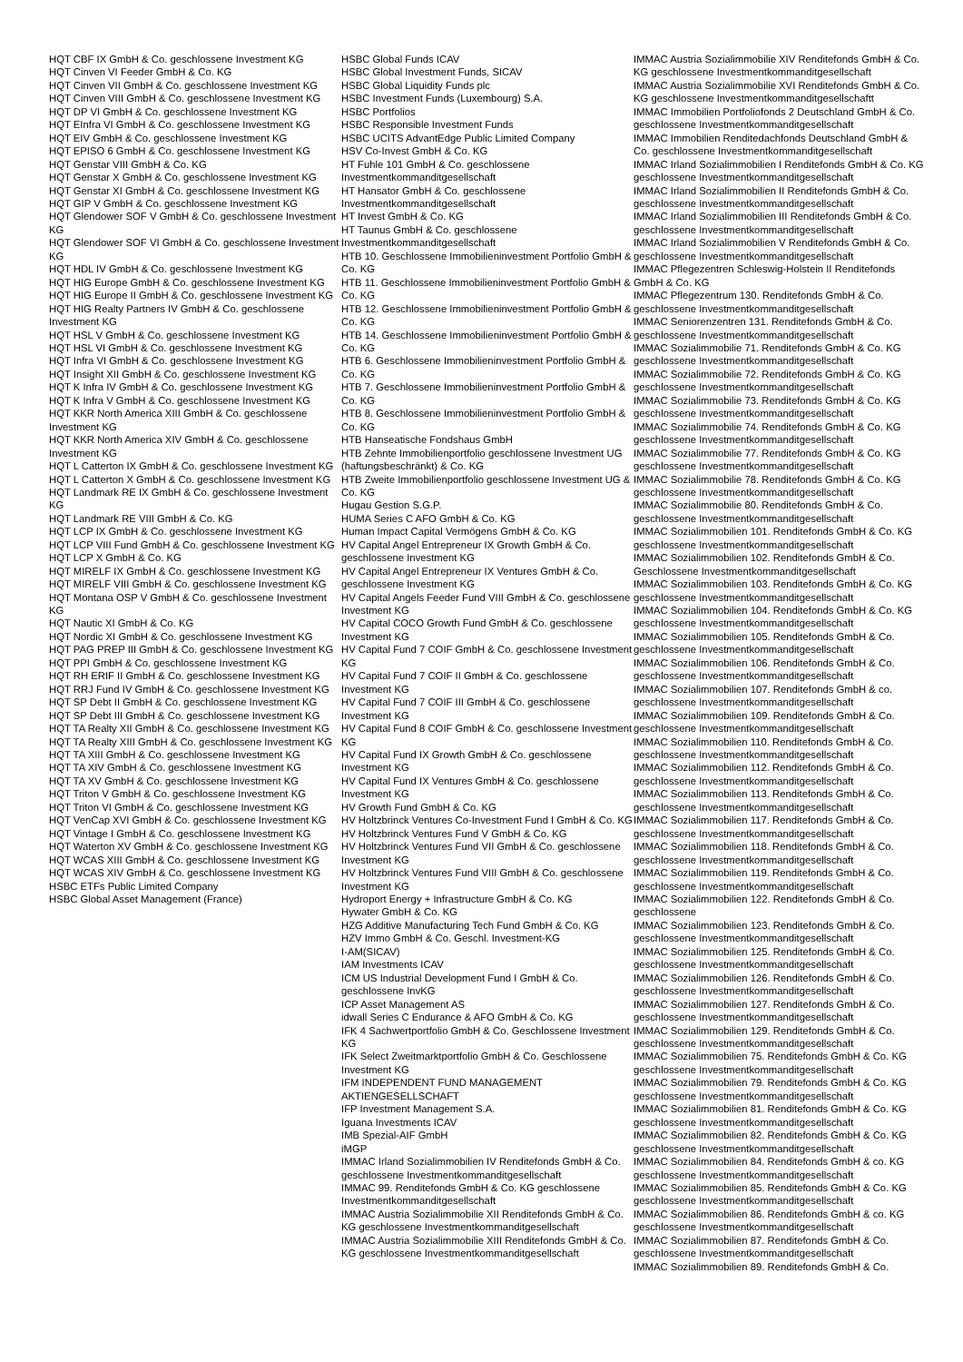HQT CBF IX GmbH & Co. geschlossene Investment KG
HQT Cinven VI Feeder GmbH & Co. KG
HQT Cinven VII GmbH & Co. geschlossene Investment KG
HQT Cinven VIII GmbH & Co. geschlossene Investment KG
HQT DP VI GmbH & Co. geschlossene Investment KG
HQT EInfra VI GmbH & Co. geschlossene Investment KG
HQT EIV GmbH & Co. geschlossene Investment KG
HQT EPISO 6 GmbH & Co. geschlossene Investment KG
HQT Genstar VIII GmbH & Co. KG
HQT Genstar X GmbH & Co. geschlossene Investment KG
HQT Genstar XI GmbH & Co. geschlossene Investment KG
HQT GIP V GmbH & Co. geschlossene Investment KG
HQT Glendower SOF V GmbH & Co. geschlossene Investment KG
HQT Glendower SOF VI GmbH & Co. geschlossene Investment KG
HQT HDL IV GmbH & Co. geschlossene Investment KG
HQT HIG Europe GmbH & Co. geschlossene Investment KG
HQT HIG Europe II GmbH & Co. geschlossene Investment KG
HQT HIG Realty Partners IV GmbH & Co. geschlossene Investment KG
HQT HSL V GmbH & Co. geschlossene Investment KG
HQT HSL VI GmbH & Co. geschlossene Investment KG
HQT Infra VI GmbH & Co. geschlossene Investment KG
HQT Insight XII GmbH & Co. geschlossene Investment KG
HQT K Infra IV GmbH & Co. geschlossene Investment KG
HQT K Infra V GmbH & Co. geschlossene Investment KG
HQT KKR North America XIII GmbH & Co. geschlossene Investment KG
HQT KKR North America XIV GmbH & Co. geschlossene Investment KG
HQT L Catterton IX GmbH & Co. geschlossene Investment KG
HQT L Catterton X GmbH & Co. geschlossene Investment KG
HQT Landmark RE IX GmbH & Co. geschlossene Investment KG
HQT Landmark RE VIII GmbH & Co. KG
HQT LCP IX GmbH & Co. geschlossene Investment KG
HQT LCP VIII Fund GmbH & Co. geschlossene Investment KG
HQT LCP X GmbH & Co. KG
HQT MIRELF IX GmbH & Co. geschlossene Investment KG
HQT MIRELF VIII GmbH & Co. geschlossene Investment KG
HQT Montana OSP V GmbH & Co. geschlossene Investment KG
HQT Nautic XI GmbH & Co. KG
HQT Nordic XI GmbH & Co. geschlossene Investment KG
HQT PAG PREP III GmbH & Co. geschlossene Investment KG
HQT PPI GmbH & Co. geschlossene Investment KG
HQT RH ERIF II GmbH & Co. geschlossene Investment KG
HQT RRJ Fund IV GmbH & Co. geschlossene Investment KG
HQT SP Debt II GmbH & Co. geschlossene Investment KG
HQT SP Debt III GmbH & Co. geschlossene Investment KG
HQT TA Realty XII GmbH & Co. geschlossene Investment KG
HQT TA Realty XIII GmbH & Co. geschlossene Investment KG
HQT TA XIII GmbH & Co. geschlossene Investment KG
HQT TA XIV GmbH & Co. geschlossene Investment KG
HQT TA XV GmbH & Co. geschlossene Investment KG
HQT Triton V GmbH & Co. geschlossene Investment KG
HQT Triton VI GmbH & Co. geschlossene Investment KG
HQT VenCap XVI GmbH & Co. geschlossene Investment KG
HQT Vintage I GmbH & Co. geschlossene Investment KG
HQT Waterton XV GmbH & Co. geschlossene Investment KG
HQT WCAS XIII GmbH & Co. geschlossene Investment KG
HQT WCAS XIV GmbH & Co. geschlossene Investment KG
HSBC ETFs Public Limited Company
HSBC Global Asset Management (France)
HSBC Global Funds ICAV
HSBC Global Investment Funds, SICAV
HSBC Global Liquidity Funds plc
HSBC Investment Funds (Luxembourg) S.A.
HSBC Portfolios
HSBC Responsible Investment Funds
HSBC UCITS AdvantEdge Public Limited Company
HSV Co-Invest GmbH & Co. KG
HT Fuhle 101 GmbH & Co. geschlossene Investmentkommanditgesellschaft
HT Hansator GmbH & Co. geschlossene Investmentkommanditgesellschaft
HT Invest GmbH & Co. KG
HT Taunus GmbH & Co. geschlossene Investmentkommanditgesellschaft
HTB 10. Geschlossene Immobilieninvestment Portfolio GmbH & Co. KG
HTB 11. Geschlossene Immobilieninvestment Portfolio GmbH & Co. KG
HTB 12. Geschlossene Immobilieninvestment Portfolio GmbH & Co. KG
HTB 14. Geschlossene Immobilieninvestment Portfolio GmbH & Co. KG
HTB 6. Geschlossene Immobilieninvestment Portfolio GmbH & Co. KG
HTB 7. Geschlossene Immobilieninvestment Portfolio GmbH & Co. KG
HTB 8. Geschlossene Immobilieninvestment Portfolio GmbH & Co. KG
HTB Hanseatische Fondshaus GmbH
HTB Zehnte Immobilienportfolio geschlossene Investment UG (haftungsbeschränkt) & Co. KG
HTB Zweite Immobilienportfolio geschlossene Investment UG & Co. KG
Hugau Gestion S.G.P.
HUMA Series C AFO GmbH & Co. KG
Human Impact Capital Vermögens GmbH & Co. KG
HV Capital Angel Entrepreneur IX Growth GmbH & Co. geschlossene Investment KG
HV Capital Angel Entrepreneur IX Ventures GmbH & Co. geschlossene Investment KG
HV Capital Angels Feeder Fund VIII GmbH & Co. geschlossene Investment KG
HV Capital COCO Growth Fund GmbH & Co. geschlossene Investment KG
HV Capital Fund 7 COIF GmbH & Co. geschlossene Investment KG
HV Capital Fund 7 COIF II GmbH & Co. geschlossene Investment KG
HV Capital Fund 7 COIF III GmbH & Co. geschlossene Investment KG
HV Capital Fund 8 COIF GmbH & Co. geschlossene Investment KG
HV Capital Fund IX Growth GmbH & Co. geschlossene Investment KG
HV Capital Fund IX Ventures GmbH & Co. geschlossene Investment KG
HV Growth Fund GmbH & Co. KG
HV Holtzbrinck Ventures Co-Investment Fund I GmbH & Co. KG
HV Holtzbrinck Ventures Fund V GmbH & Co. KG
HV Holtzbrinck Ventures Fund VII GmbH & Co. geschlossene Investment KG
HV Holtzbrinck Ventures Fund VIII GmbH & Co. geschlossene Investment KG
Hydroport Energy + Infrastructure GmbH & Co. KG
Hywater GmbH & Co. KG
HZG Additive Manufacturing Tech Fund GmbH & Co. KG
HZV Immo GmbH & Co. Geschl. Investment-KG
I-AM(SICAV)
IAM Investments ICAV
ICM US Industrial Development Fund I GmbH & Co. geschlossene InvKG
ICP Asset Management AS
idwall Series C Endurance & AFO GmbH & Co. KG
IFK 4 Sachwertportfolio GmbH & Co. Geschlossene Investment KG
IFK Select Zweitmarktportfolio GmbH & Co. Geschlossene Investment KG
IFM INDEPENDENT FUND MANAGEMENT AKTIENGESELLSCHAFT
IFP Investment Management S.A.
Iguana Investments ICAV
IMB Spezial-AIF GmbH
iMGP
IMMAC Irland Sozialimmobilien IV Renditefonds GmbH & Co. geschlossene Investmentkommanditgesellschaft
IMMAC 99. Renditefonds GmbH & Co. KG geschlossene Investmentkommanditgesellschaft
IMMAC Austria Sozialimmobilie XII Renditefonds GmbH & Co. KG geschlossene Investmentkommanditgesellschaft
IMMAC Austria Sozialimmobilie XIII Renditefonds GmbH & Co. KG geschlossene Investmentkommanditgesellschaft
IMMAC Austria Sozialimmobilie XIV Renditefonds GmbH & Co. KG geschlossene Investmentkommanditgesellschaft
IMMAC Austria Sozialimmobilie XVI Renditefonds GmbH & Co. KG geschlossene Investmentkommanditgesellschaftt
IMMAC Immobilien Portfoliofonds 2 Deutschland GmbH & Co. geschlossene Investmentkommanditgesellschaft
IMMAC Immobilien Renditedachfonds Deutschland GmbH & Co. geschlossene Investmentkommanditgesellschaft
IMMAC Irland Sozialimmobilien I Renditefonds GmbH & Co. KG geschlossene Investmentkommanditgesellschaft
IMMAC Irland Sozialimmobilien II Renditefonds GmbH & Co. geschlossene Investmentkommanditgesellschaft
IMMAC Irland Sozialimmobilien III Renditefonds GmbH & Co. geschlossene Investmentkommanditgesellschaft
IMMAC Irland Sozialimmobilien V Renditefonds GmbH & Co. geschlossene Investmentkommanditgesellschaft
IMMAC Pflegezentren Schleswig-Holstein II Renditefonds GmbH & Co. KG
IMMAC Pflegezentrum 130. Renditefonds GmbH & Co. geschlossene Investmentkommanditgesellschaft
IMMAC Seniorenzentren 131. Renditefonds GmbH & Co. geschlossene Investmentkommanditgesellschaft
IMMAC Sozialimmobilie 71. Renditefonds GmbH & Co. KG geschlossene Investmentkommanditgesellschaft
IMMAC Sozialimmobilie 72. Renditefonds GmbH & Co. KG geschlossene Investmentkommanditgesellschaft
IMMAC Sozialimmobilie 73. Renditefonds GmbH & Co. KG geschlossene Investmentkommanditgesellschaft
IMMAC Sozialimmobilie 74. Renditefonds GmbH & Co. KG geschlossene Investmentkommanditgesellschaft
IMMAC Sozialimmobilie 77. Renditefonds GmbH & Co. KG geschlossene Investmentkommanditgesellschaft
IMMAC Sozialimmobilie 78. Renditefonds GmbH & Co. KG geschlossene Investmentkommanditgesellschaft
IMMAC Sozialimmobilie 80. Renditefonds GmbH & Co. geschlossene Investmentkommanditgesellschaft
IMMAC Sozialimmobilien 101. Renditefonds GmbH & Co. KG geschlossene Investmentkommanditgesellschaft
IMMAC Sozialimmobilien 102. Renditefonds GmbH & Co. Geschlossene Investmentkommanditgesellschaft
IMMAC Sozialimmobilien 103. Renditefonds GmbH & Co. KG geschlossene Investmentkommanditgesellschaft
IMMAC Sozialimmobilien 104. Renditefonds GmbH & Co. KG geschlossene Investmentkommanditgesellschaft
IMMAC Sozialimmobilien 105. Renditefonds GmbH & Co. geschlossene Investmentkommanditgesellschaft
IMMAC Sozialimmobilien 106. Renditefonds GmbH & Co. geschlossene Investmentkommanditgesellschaft
IMMAC Sozialimmobilien 107. Renditefonds GmbH & co. geschlossene Investmentkommanditgesellschaft
IMMAC Sozialimmobilien 109. Renditefonds GmbH & Co. geschlossene Investmentkommanditgesellschaft
IMMAC Sozialimmobilien 110. Renditefonds GmbH & Co. geschlossene Investmentkommanditgesellschaft
IMMAC Sozialimmobilien 112. Renditefonds GmbH & Co. geschlossene Investmentkommanditgesellschaft
IMMAC Sozialimmobilien 113. Renditefonds GmbH & Co. geschlossene Investmentkommanditgesellschaft
IMMAC Sozialimmobilien 117. Renditefonds GmbH & Co. geschlossene Investmentkommanditgesellschaft
IMMAC Sozialimmobilien 118. Renditefonds GmbH & Co. geschlossene Investmentkommanditgesellschaft
IMMAC Sozialimmobilien 119. Renditefonds GmbH & Co. geschlossene Investmentkommanditgesellschaft
IMMAC Sozialimmobilien 122. Renditefonds GmbH & Co. geschlossene
IMMAC Sozialimmobilien 123. Renditefonds GmbH & Co. geschlossene Investmentkommanditgesellschaft
IMMAC Sozialimmobilien 125. Renditefonds GmbH & Co. geschlossene Investmentkommanditgesellschaft
IMMAC Sozialimmobilien 126. Renditefonds GmbH & Co. geschlossene Investmentkommanditgesellschaft
IMMAC Sozialimmobilien 127. Renditefonds GmbH & Co. geschlossene Investmentkommanditgesellschaft
IMMAC Sozialimmobilien 129. Renditefonds GmbH & Co. geschlossene Investmentkommanditgesellschaft
IMMAC Sozialimmobilien 75. Renditefonds GmbH & Co. KG geschlossene Investmentkommanditgesellschaft
IMMAC Sozialimmobilien 79. Renditefonds GmbH & Co. KG geschlossene Investmentkommanditgesellschaft
IMMAC Sozialimmobilien 81. Renditefonds GmbH & Co. KG geschlossene Investmentkommanditgesellschaft
IMMAC Sozialimmobilien 82. Renditefonds GmbH & Co. KG geschlossene Investmentkommanditgesellschaft
IMMAC Sozialimmobilien 84. Renditefonds GmbH & co. KG geschlossene Investmentkommanditgesellschaft
IMMAC Sozialimmobilien 85. Renditefonds GmbH & Co. KG geschlossene Investmentkommanditgesellschaft
IMMAC Sozialimmobilien 86. Renditefonds GmbH & co. KG geschlossene Investmentkommanditgesellschaft
IMMAC Sozialimmobilien 87. Renditefonds GmbH & Co. geschlossene Investmentkommanditgesellschaft
IMMAC Sozialimmobilien 89. Renditefonds GmbH & Co.